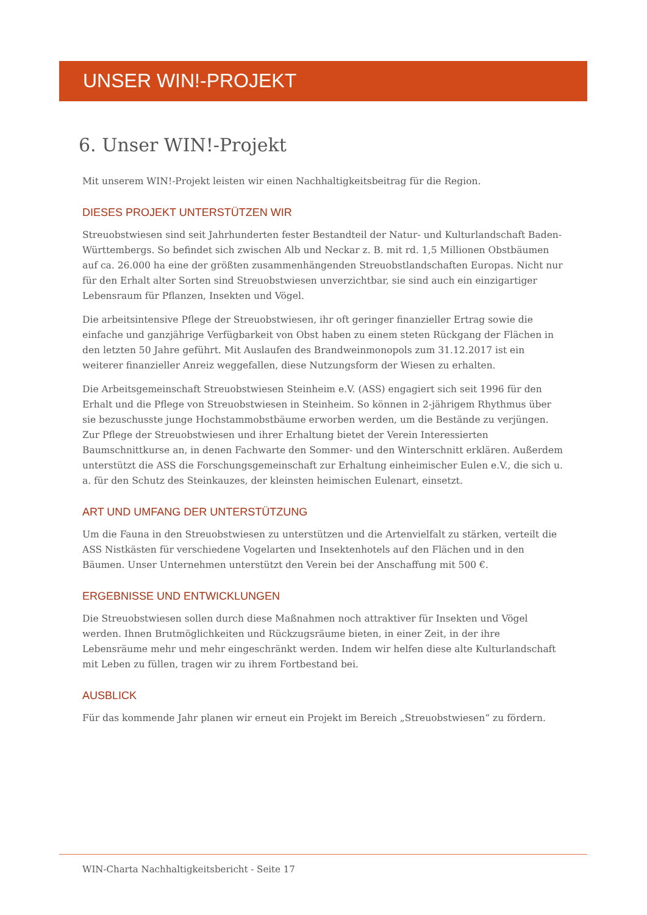UNSER WIN!-PROJEKT
6. Unser WIN!-Projekt
Mit unserem WIN!-Projekt leisten wir einen Nachhaltigkeitsbeitrag für die Region.
DIESES PROJEKT UNTERSTÜTZEN WIR
Streuobstwiesen sind seit Jahrhunderten fester Bestandteil der Natur- und Kulturlandschaft Baden-Württembergs. So befindet sich zwischen Alb und Neckar z. B. mit rd. 1,5 Millionen Obstbäumen auf ca. 26.000 ha eine der größten zusammenhängenden Streuobstlandschaften Europas. Nicht nur für den Erhalt alter Sorten sind Streuobstwiesen unverzichtbar, sie sind auch ein einzigartiger Lebensraum für Pflanzen, Insekten und Vögel.
Die arbeitsintensive Pflege der Streuobstwiesen, ihr oft geringer finanzieller Ertrag sowie die einfache und ganzjährige Verfügbarkeit von Obst haben zu einem steten Rückgang der Flächen in den letzten 50 Jahre geführt. Mit Auslaufen des Brandweinmonopols zum 31.12.2017 ist ein weiterer finanzieller Anreiz weggefallen, diese Nutzungsform der Wiesen zu erhalten.
Die Arbeitsgemeinschaft Streuobstwiesen Steinheim e.V. (ASS) engagiert sich seit 1996 für den Erhalt und die Pflege von Streuobstwiesen in Steinheim. So können in 2-jährigem Rhythmus über sie bezuschusste junge Hochstammobstbäume erworben werden, um die Bestände zu verjüngen. Zur Pflege der Streuobstwiesen und ihrer Erhaltung bietet der Verein Interessierten Baumschnittkurse an, in denen Fachwarte den Sommer- und den Winterschnitt erklären. Außerdem unterstützt die ASS die Forschungsgemeinschaft zur Erhaltung einheimischer Eulen e.V., die sich u. a. für den Schutz des Steinkauzes, der kleinsten heimischen Eulenart, einsetzt.
ART UND UMFANG DER UNTERSTÜTZUNG
Um die Fauna in den Streuobstwiesen zu unterstützen und die Artenvielfalt zu stärken, verteilt die ASS Nistkästen für verschiedene Vogelarten und Insektenhotels auf den Flächen und in den Bäumen. Unser Unternehmen unterstützt den Verein bei der Anschaffung mit 500 €.
ERGEBNISSE UND ENTWICKLUNGEN
Die Streuobstwiesen sollen durch diese Maßnahmen noch attraktiver für Insekten und Vögel werden. Ihnen Brutmöglichkeiten und Rückzugsräume bieten, in einer Zeit, in der ihre Lebensräume mehr und mehr eingeschränkt werden. Indem wir helfen diese alte Kulturlandschaft mit Leben zu füllen, tragen wir zu ihrem Fortbestand bei.
AUSBLICK
Für das kommende Jahr planen wir erneut ein Projekt im Bereich „Streuobstwiesen“ zu fördern.
WIN-Charta Nachhaltigkeitsbericht - Seite 17